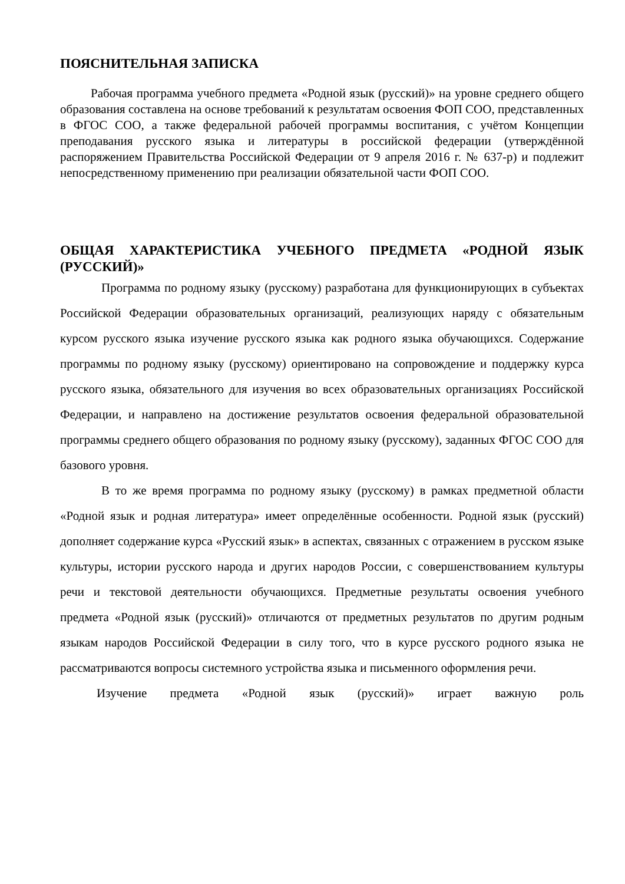ПОЯСНИТЕЛЬНАЯ ЗАПИСКА
Рабочая программа учебного предмета «Родной язык (русский)» на уровне среднего общего образования составлена на основе требований к результатам освоения ФОП СОО, представленных в ФГОС СОО, а также федеральной рабочей программы воспитания, с учётом Концепции преподавания русского языка и литературы в российской федерации (утверждённой распоряжением Правительства Российской Федерации от 9 апреля 2016 г. № 637-р) и подлежит непосредственному применению при реализации обязательной части ФОП СОО.
ОБЩАЯ ХАРАКТЕРИСТИКА УЧЕБНОГО ПРЕДМЕТА «РОДНОЙ ЯЗЫК (РУССКИЙ)»
Программа по родному языку (русскому) разработана для функционирующих в субъектах Российской Федерации образовательных организаций, реализующих наряду с обязательным курсом русского языка изучение русского языка как родного языка обучающихся. Содержание программы по родному языку (русскому) ориентировано на сопровождение и поддержку курса русского языка, обязательного для изучения во всех образовательных организациях Российской Федерации, и направлено на достижение результатов освоения федеральной образовательной программы среднего общего образования по родному языку (русскому), заданных ФГОС СОО для базового уровня.
В то же время программа по родному языку (русскому) в рамках предметной области «Родной язык и родная литература» имеет определённые особенности. Родной язык (русский) дополняет содержание курса «Русский язык» в аспектах, связанных с отражением в русском языке культуры, истории русского народа и других народов России, с совершенствованием культуры речи и текстовой деятельности обучающихся. Предметные результаты освоения учебного предмета «Родной язык (русский)» отличаются от предметных результатов по другим родным языкам народов Российской Федерации в силу того, что в курсе русского родного языка не рассматриваются вопросы системного устройства языка и письменного оформления речи.
Изучение предмета «Родной язык (русский)» играет важную роль